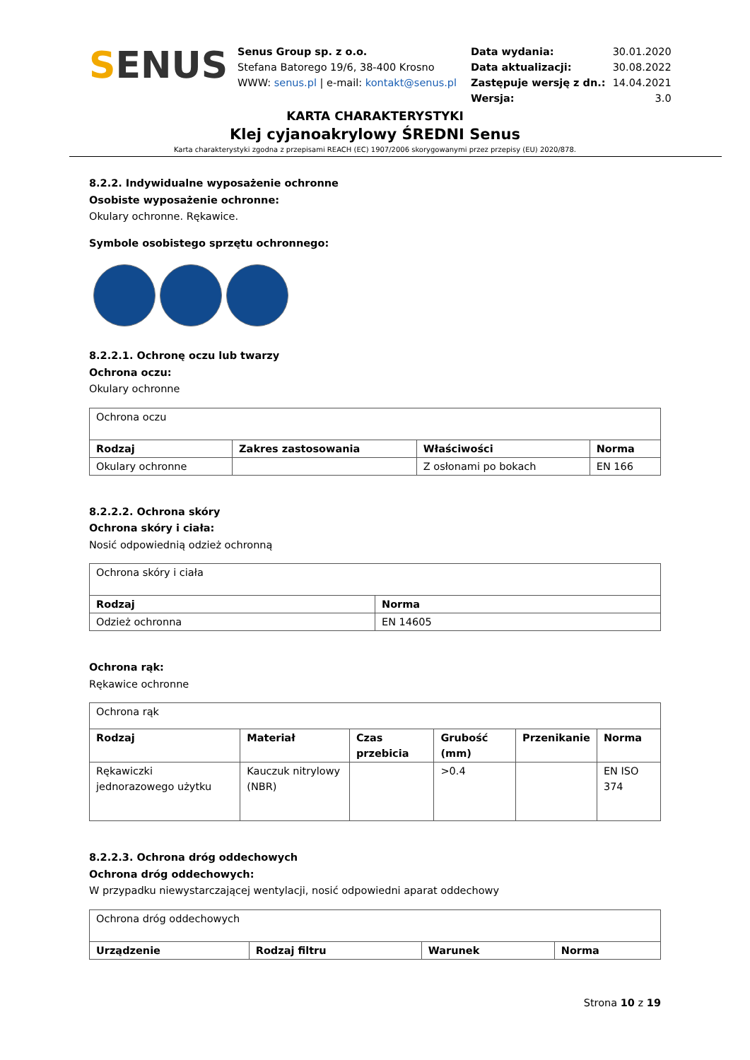SENUS
Senus Group sp. z o.o.
Stefana Batorego 19/6, 38-400 Krosno
WWW: senus.pl | e-mail: kontakt@senus.pl
| Data wydania: | 30.01.2020 |
| Data aktualizacji: | 30.08.2022 |
| Zastępuje wersję z dn.: | 14.04.2021 |
| Wersja: | 3.0 |
KARTA CHARAKTERYSTYKI
Klej cyjanoakrylowy ŚREDNI Senus
Karta charakterystyki zgodna z przepisami REACH (EC) 1907/2006 skorygowanymi przez przepisy (EU) 2020/878.
8.2.2. Indywidualne wyposażenie ochronne
Osobiste wyposażenie ochronne:
Okulary ochronne. Rękawice.
Symbole osobistego sprzętu ochronnego:
8.2.2.1. Ochronę oczu lub twarzy
Ochrona oczu:
Okulary ochronne
| Ochrona oczu | | | |
| Rodzaj | Zakres zastosowania | Właściwości | Norma |
| Okulary ochronne | | Z osłonami po bokach | EN 166 |
8.2.2.2. Ochrona skóry
Ochrona skóry i ciała:
Nosić odpowiednią odzież ochronną
| Ochrona skóry i ciała | |
| Rodzaj | Norma |
| Odzież ochronna | EN 14605 |
Ochrona rąk:
Rękawice ochronne
| Ochrona rąk | | | | | |
| Rodzaj | Materiał | Czas przebicia | Grubość (mm) | Przenikanie | Norma |
| Rękawiczki jednorazowego użytku | Kauczuk nitrylowy (NBR) | | >0.4 | | EN ISO 374 |
8.2.2.3. Ochrona dróg oddechowych
Ochrona dróg oddechowych:
W przypadku niewystarczającej wentylacji, nosić odpowiedni aparat oddechowy
| Ochrona dróg oddechowych | | | |
| Urządzenie | Rodzaj filtru | Warunek | Norma |
Strona 10 z 19